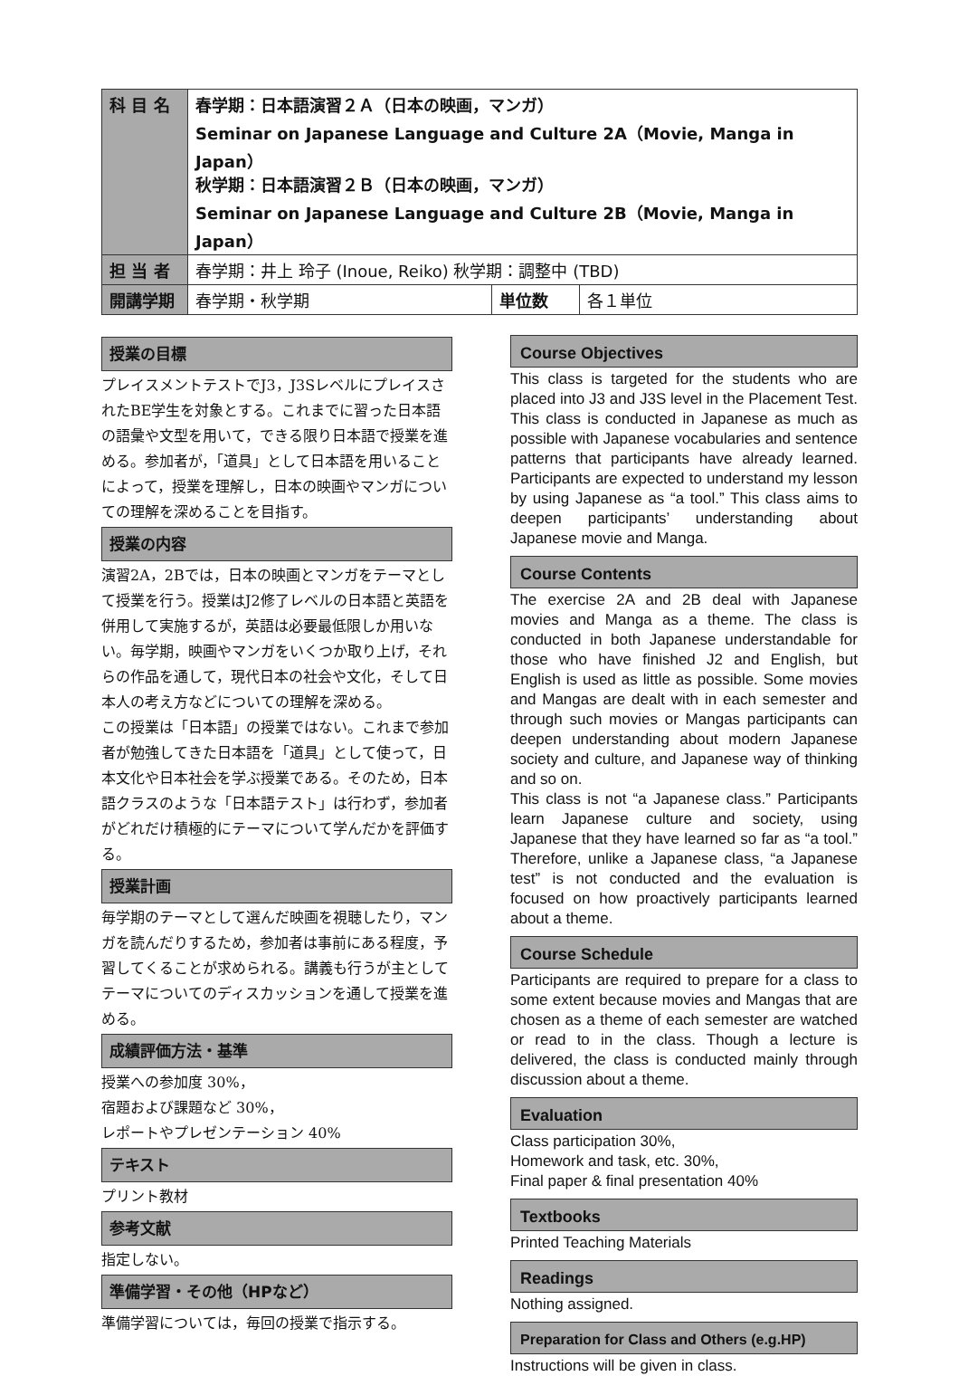| 科 目 名 | 春学期：日本語演習２Ａ（日本の映画，マンガ） Seminar on Japanese Language and Culture 2A（Movie, Manga in Japan） 秋学期：日本語演習２Ｂ（日本の映画，マンガ） Seminar on Japanese Language and Culture 2B（Movie, Manga in Japan） | | |
| 担 当 者 | 春学期：井上 玲子 (Inoue, Reiko) 秋学期：調整中 (TBD) | | |
| 開講学期 | 春学期・秋学期 | 単位数 | 各１単位 |
授業の目標
プレイスメントテストでJ3，J3SレベルにプレイスされたBE学生を対象とする。これまでに習った日本語の語彙や文型を用いて，できる限り日本語で授業を進める。参加者が，「道具」として日本語を用いることによって，授業を理解し，日本の映画やマンガについての理解を深めることを目指す。
授業の内容
演習2A，2Bでは，日本の映画とマンガをテーマとして授業を行う。授業はJ2修了レベルの日本語と英語を併用して実施するが，英語は必要最低限しか用いない。毎学期，映画やマンガをいくつか取り上げ，それらの作品を通して，現代日本の社会や文化，そして日本人の考え方などについての理解を深める。
この授業は「日本語」の授業ではない。これまで参加者が勉強してきた日本語を「道具」として使って，日本文化や日本社会を学ぶ授業である。そのため，日本語クラスのような「日本語テスト」は行わず，参加者がどれだけ積極的にテーマについて学んだかを評価する。
授業計画
毎学期のテーマとして選んだ映画を視聴したり，マンガを読んだりするため，参加者は事前にある程度，予習してくることが求められる。講義も行うが主としてテーマについてのディスカッションを通して授業を進める。
成績評価方法・基準
授業への参加度 30%，
宿題および課題など 30%，
レポートやプレゼンテーション 40%
テキスト
プリント教材
参考文献
指定しない。
準備学習・その他（HPなど）
準備学習については，毎回の授業で指示する。
Course Objectives
This class is targeted for the students who are placed into J3 and J3S level in the Placement Test. This class is conducted in Japanese as much as possible with Japanese vocabularies and sentence patterns that participants have already learned. Participants are expected to understand my lesson by using Japanese as “a tool.” This class aims to deepen participants’ understanding about Japanese movie and Manga.
Course Contents
The exercise 2A and 2B deal with Japanese movies and Manga as a theme. The class is conducted in both Japanese understandable for those who have finished J2 and English, but English is used as little as possible. Some movies and Mangas are dealt with in each semester and through such movies or Mangas participants can deepen understanding about modern Japanese society and culture, and Japanese way of thinking and so on.
This class is not “a Japanese class.” Participants learn Japanese culture and society, using Japanese that they have learned so far as “a tool.” Therefore, unlike a Japanese class, “a Japanese test” is not conducted and the evaluation is focused on how proactively participants learned about a theme.
Course Schedule
Participants are required to prepare for a class to some extent because movies and Mangas that are chosen as a theme of each semester are watched or read to in the class. Though a lecture is delivered, the class is conducted mainly through discussion about a theme.
Evaluation
Class participation 30%,
Homework and task, etc. 30%,
Final paper & final presentation 40%
Textbooks
Printed Teaching Materials
Readings
Nothing assigned.
Preparation for Class and Others (e.g.HP)
Instructions will be given in class.